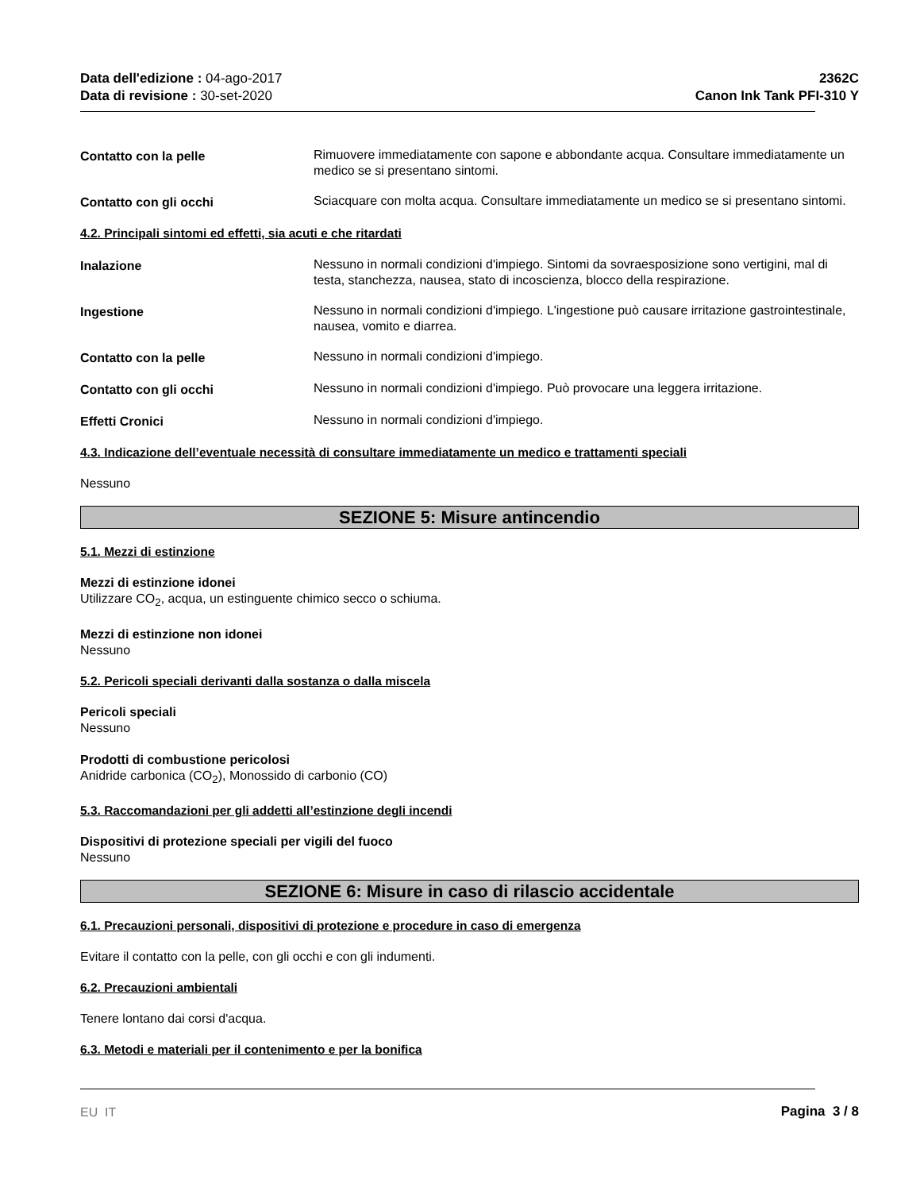Data dell'edizione : 04-ago-2017
Data di revisione : 30-set-2020
2362C
Canon Ink Tank PFI-310 Y
Contatto con la pelle Rimuovere immediatamente con sapone e abbondante acqua. Consultare immediatamente un medico se si presentano sintomi.
Contatto con gli occhi Sciacquare con molta acqua. Consultare immediatamente un medico se si presentano sintomi.
4.2. Principali sintomi ed effetti, sia acuti e che ritardati
Inalazione Nessuno in normali condizioni d'impiego. Sintomi da sovraesposizione sono vertigini, mal di testa, stanchezza, nausea, stato di incoscienza, blocco della respirazione.
Ingestione Nessuno in normali condizioni d'impiego. L'ingestione può causare irritazione gastrointestinale, nausea, vomito e diarrea.
Contatto con la pelle Nessuno in normali condizioni d'impiego.
Contatto con gli occhi Nessuno in normali condizioni d'impiego. Può provocare una leggera irritazione.
Effetti Cronici Nessuno in normali condizioni d'impiego.
4.3. Indicazione dell’eventuale necessità di consultare immediatamente un medico e trattamenti speciali
Nessuno
SEZIONE 5: Misure antincendio
5.1. Mezzi di estinzione
Mezzi di estinzione idonei
Utilizzare CO<sub>2</sub>, acqua, un estinguente chimico secco o schiuma.
Mezzi di estinzione non idonei
Nessuno
5.2. Pericoli speciali derivanti dalla sostanza o dalla miscela
Pericoli speciali
Nessuno
Prodotti di combustione pericolosi
Anidride carbonica (CO<sub>2</sub>), Monossido di carbonio (CO)
5.3. Raccomandazioni per gli addetti all’estinzione degli incendi
Dispositivi di protezione speciali per vigili del fuoco
Nessuno
SEZIONE 6: Misure in caso di rilascio accidentale
6.1. Precauzioni personali, dispositivi di protezione e procedure in caso di emergenza
Evitare il contatto con la pelle, con gli occhi e con gli indumenti.
6.2. Precauzioni ambientali
Tenere lontano dai corsi d'acqua.
6.3. Metodi e materiali per il contenimento e per la bonifica
EU IT Pagina 3 / 8